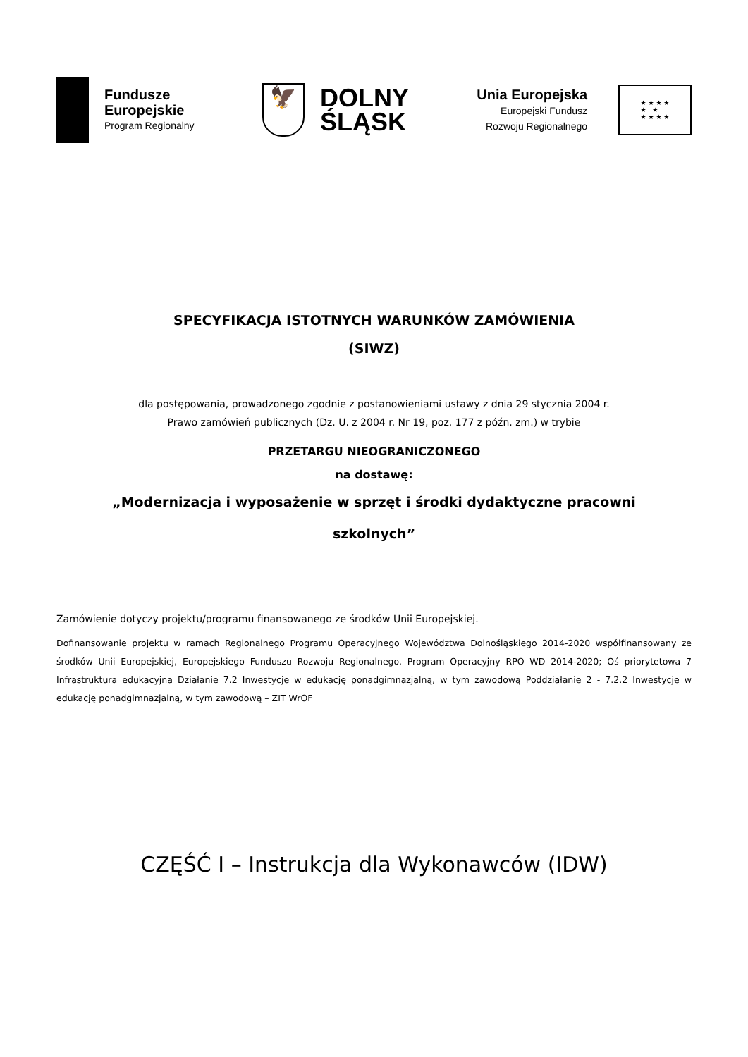Fundusze
Europejskie
Program Regionalny
🦅
DOLNY
ŚLĄSK
Unia Europejska
Europejski Fundusz
Rozwoju Regionalnego
★ ★ ★ ★
★ ★
★ ★ ★ ★
SPECYFIKACJA ISTOTNYCH WARUNKÓW ZAMÓWIENIA
(SIWZ)
dla postępowania, prowadzonego zgodnie z postanowieniami ustawy z dnia 29 stycznia 2004 r.
Prawo zamówień publicznych (Dz. U. z 2004 r. Nr 19, poz. 177 z późn. zm.) w trybie
PRZETARGU NIEOGRANICZONEGO
na dostawę:
„Modernizacja i wyposażenie w sprzęt i środki dydaktyczne pracowni
szkolnych”
Zamówienie dotyczy projektu/programu finansowanego ze środków Unii Europejskiej.
Dofinansowanie projektu w ramach Regionalnego Programu Operacyjnego Województwa Dolnośląskiego 2014-2020 współfinansowany ze środków Unii Europejskiej, Europejskiego Funduszu Rozwoju Regionalnego. Program Operacyjny RPO WD 2014-2020; Oś priorytetowa 7 Infrastruktura edukacyjna Działanie 7.2 Inwestycje w edukację ponadgimnazjalną, w tym zawodową Poddziałanie 2 - 7.2.2 Inwestycje w edukację ponadgimnazjalną, w tym zawodową – ZIT WrOF
CZĘŚĆ I – Instrukcja dla Wykonawców (IDW)